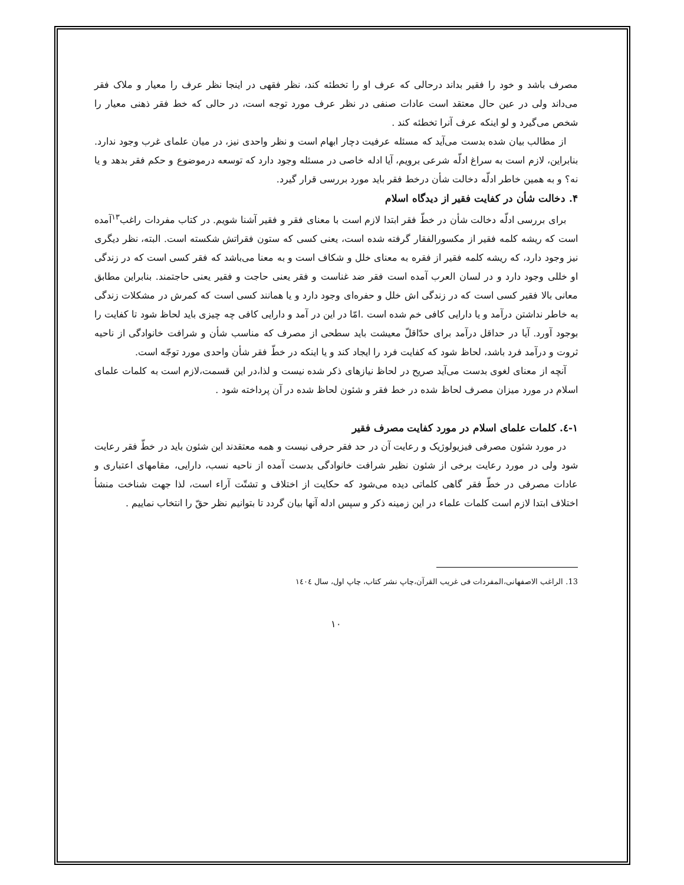مصرف باشد و خود را فقیر بداند درحالی که عرف او را تخطئه کند، نظر فقهی در اینجا نظر عرف را معیار و ملاک فقر می‌داند ولی در عین حال معتقد است عادات صنفی در نظر عرف مورد توجه است، در حالی که خط فقر ذهنی معیار را شخص می‌گیرد و لو اینکه عرف آنرا تخطئه کند .
از مطالب بیان شده بدست می‌آید که مسئله عرفیت دچار ابهام است و نظر واحدی نیز، در میان علمای غرب وجود ندارد. بنابراین، لازم است به سراغ ادلّه شرعی برویم، آیا ادله خاصی در مسئله وجود دارد که توسعه درموضوع و حکم فقر بدهد و یا نه؟ و به همین خاطر ادلّه دخالت شأن درخط فقر باید مورد بررسی قرار گیرد.
۴. دخالت شأن در کفایت فقیر از دیدگاه اسلام
برای بررسی ادلّه دخالت شأن در خطّ فقر ابتدا لازم است با معنای فقر و فقیر آشنا شویم. در کتاب مفردات راغب<sup>۱۳</sup>آمده است که ریشه کلمه فقیر از مکسورالفقار گرفته شده است، یعنی کسی که ستون فقراتش شکسته است. البته، نظر دیگری نیز وجود دارد، که ریشه کلمه فقیر از فقره به معنای خلل و شکاف است و به معنا می‌باشد که فقر کسی است که در زندگی او خللی وجود دارد و در لسان العرب آمده است فقر ضد غناست و فقر یعنی حاجت و فقیر یعنی حاجتمند. بنابراین مطابق معانی بالا فقیر کسی است که در زندگی اش خلل و حفره‌ای وجود دارد و یا همانند کسی است که کمرش در مشکلات زندگی به خاطر نداشتن درآمد و یا دارایی کافی خم شده است .امّا در این در آمد و دارایی کافی چه چیزی باید لحاظ شود تا کفایت را بوجود آورد. آیا در حداقل درآمد برای حدّاقلّ معیشت باید سطحی از مصرف که مناسب شأن و شرافت خانوادگی از ناحیه ثروت و درآمد فرد باشد، لحاظ شود که کفایت فرد را ایجاد کند و یا اینکه در خطّ فقر شأن واحدی مورد توجّه است.
آنچه از معنای لغوی بدست می‌آید صریح در لحاظ نیازهای ذکر شده نیست و لذا،در این قسمت،لازم است به کلمات علمای اسلام در مورد میزان مصرف لحاظ شده در خط فقر و شئون لحاظ شده در آن پرداخته شود .
۱-٤. کلمات علمای اسلام در مورد کفایت مصرف فقیر
در مورد شئون مصرفی فیزیولوژیک و رعایت آن در حد فقر حرفی نیست و همه معتقدند این شئون باید در خطّ فقر رعایت شود ولی در مورد رعایت برخی از شئون نظیر شرافت خانوادگی بدست آمده از ناحیه نسب، دارایی، مقامهای اعتباری و عادات مصرفی در خطّ فقر گاهی کلماتی دیده می‌شود که حکایت از اختلاف و تشتّت آراء است، لذا جهت شناخت منشأ اختلاف ابتدا لازم است کلمات علماء در این زمینه ذکر و سپس ادله آنها بیان گردد تا بتوانیم نظر حقّ را انتخاب نماییم .
13. الراغب الاصفهانی،المفردات فی غریب القرآن،چاپ نشر کتاب، چاپ اول، سال ١٤٠٤
۱۰